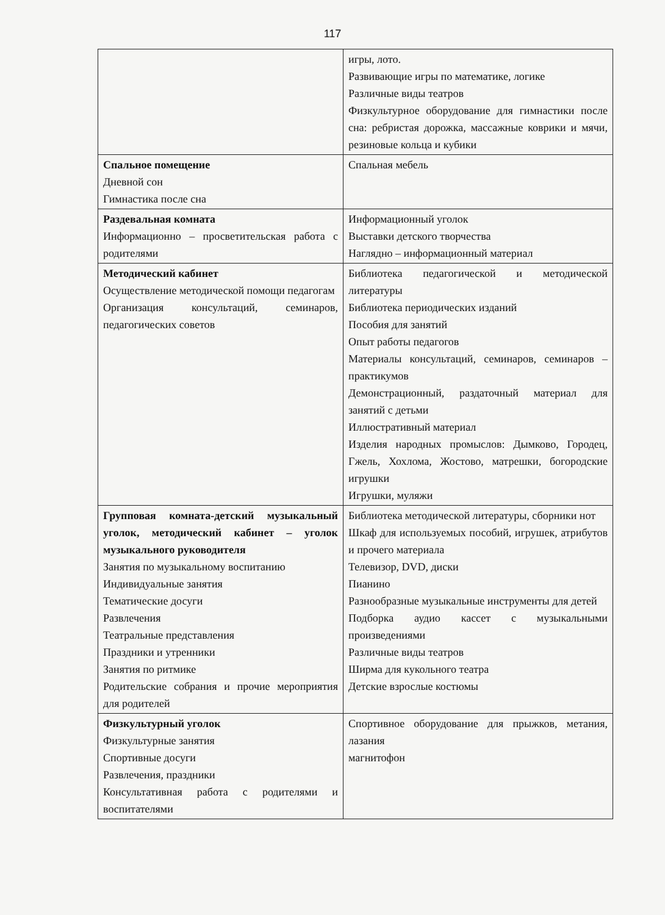117
| | игры, лото. Развивающие игры по математике, логике Различные виды театров Физкультурное оборудование для гимнастики после сна: ребристая дорожка, массажные коврики и мячи, резиновые кольца и кубики |
| Спальное помещение Дневной сон Гимнастика после сна | Спальная мебель |
| Раздевальная комната Информационно – просветительская работа с родителями | Информационный уголок Выставки детского творчества Наглядно – информационный материал |
| Методический кабинет Осуществление методической помощи педагогам Организация консультаций, семинаров, педагогических советов | Библиотека педагогической и методической литературы Библиотека периодических изданий Пособия для занятий Опыт работы педагогов Материалы консультаций, семинаров, семинаров – практикумов Демонстрационный, раздаточный материал для занятий с детьми Иллюстративный материал Изделия народных промыслов: Дымково, Городец, Гжель, Хохлома, Жостово, матрешки, богородские игрушки Игрушки, муляжи |
| Групповая комната-детский музыкальный уголок, методический кабинет – уголок музыкального руководителя Занятия по музыкальному воспитанию Индивидуальные занятия Тематические досуги Развлечения Театральные представления Праздники и утренники Занятия по ритмике Родительские собрания и прочие мероприятия для родителей | Библиотека методической литературы, сборники нот Шкаф для используемых пособий, игрушек, атрибутов и прочего материала Телевизор, DVD, диски Пианино Разнообразные музыкальные инструменты для детей Подборка аудио кассет с музыкальными произведениями Различные виды театров Ширма для кукольного театра Детские взрослые костюмы |
| Физкультурный уголок Физкультурные занятия Спортивные досуги Развлечения, праздники Консультативная работа с родителями и воспитателями | Спортивное оборудование для прыжков, метания, лазания магнитофон |